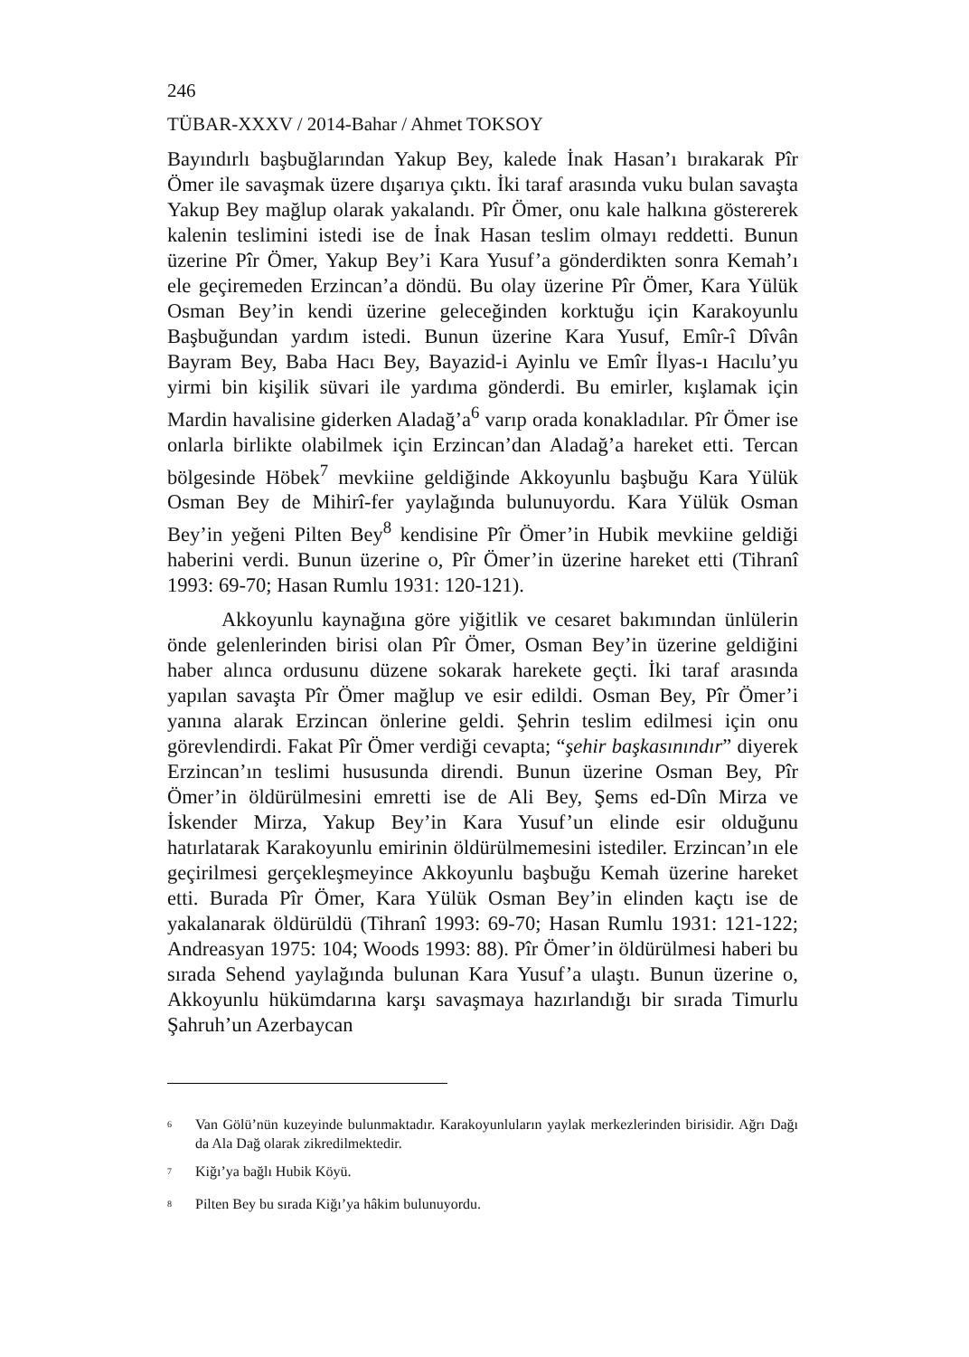246
TÜBAR-XXXV / 2014-Bahar / Ahmet TOKSOY
Bayındırlı başbuğlarından Yakup Bey, kalede İnak Hasan’ı bırakarak Pîr Ömer ile savaşmak üzere dışarıya çıktı. İki taraf arasında vuku bulan savaşta Yakup Bey mağlup olarak yakalandı. Pîr Ömer, onu kale halkına göstererek kalenin teslimini istedi ise de İnak Hasan teslim olmayı reddetti. Bunun üzerine Pîr Ömer, Yakup Bey’i Kara Yusuf’a gönderdikten sonra Kemah’ı ele geçiremeden Erzincan’a döndü. Bu olay üzerine Pîr Ömer, Kara Yülük Osman Bey’in kendi üzerine geleceğinden korktuğu için Karakoyunlu Başbuğundan yardım istedi. Bunun üzerine Kara Yusuf, Emîr-î Dîvân Bayram Bey, Baba Hacı Bey, Bayazid-i Ayinlu ve Emîr İlyas-ı Hacılu’yu yirmi bin kişilik süvari ile yardıma gönderdi. Bu emirler, kışlamak için Mardin havalisine giderken Aladağ’a<sup>6</sup> varıp orada konakladılar. Pîr Ömer ise onlarla birlikte olabilmek için Erzincan’dan Aladağ’a hareket etti. Tercan bölgesinde Höbek<sup>7</sup> mevkiine geldiğinde Akkoyunlu başbuğu Kara Yülük Osman Bey de Mihirî-fer yaylağında bulunuyordu. Kara Yülük Osman Bey’in yeğeni Pilten Bey<sup>8</sup> kendisine Pîr Ömer’in Hubik mevkiine geldiği haberini verdi. Bunun üzerine o, Pîr Ömer’in üzerine hareket etti (Tihranî 1993: 69-70; Hasan Rumlu 1931: 120-121).
Akkoyunlu kaynağına göre yiğitlik ve cesaret bakımından ünlülerin önde gelenlerinden birisi olan Pîr Ömer, Osman Bey’in üzerine geldiğini haber alınca ordusunu düzene sokarak harekete geçti. İki taraf arasında yapılan savaşta Pîr Ömer mağlup ve esir edildi. Osman Bey, Pîr Ömer’i yanına alarak Erzincan önlerine geldi. Şehrin teslim edilmesi için onu görevlendirdi. Fakat Pîr Ömer verdiği cevapta; “şehir başkasınındır” diyerek Erzincan’ın teslimi hususunda direndi. Bunun üzerine Osman Bey, Pîr Ömer’in öldürülmesini emretti ise de Ali Bey, Şems ed-Dîn Mirza ve İskender Mirza, Yakup Bey’in Kara Yusuf’un elinde esir olduğunu hatırlatarak Karakoyunlu emirinin öldürülmemesini istediler. Erzincan’ın ele geçirilmesi gerçekleşmeyince Akkoyunlu başbuğu Kemah üzerine hareket etti. Burada Pîr Ömer, Kara Yülük Osman Bey’in elinden kaçtı ise de yakalanarak öldürüldü (Tihranî 1993: 69-70; Hasan Rumlu 1931: 121-122; Andreasyan 1975: 104; Woods 1993: 88). Pîr Ömer’in öldürülmesi haberi bu sırada Sehend yaylağında bulunan Kara Yusuf’a ulaştı. Bunun üzerine o, Akkoyunlu hükümdarına karşı savaşmaya hazırlandığı bir sırada Timurlu Şahruh’un Azerbaycan
<sup>6</sup>
Van Gölü’nün kuzeyinde bulunmaktadır. Karakoyunluların yaylak merkezlerinden birisidir. Ağrı Dağı da Ala Dağ olarak zikredilmektedir.
<sup>7</sup>
Kiğı’ya bağlı Hubik Köyü.
<sup>8</sup>
Pilten Bey bu sırada Kiğı’ya hâkim bulunuyordu.